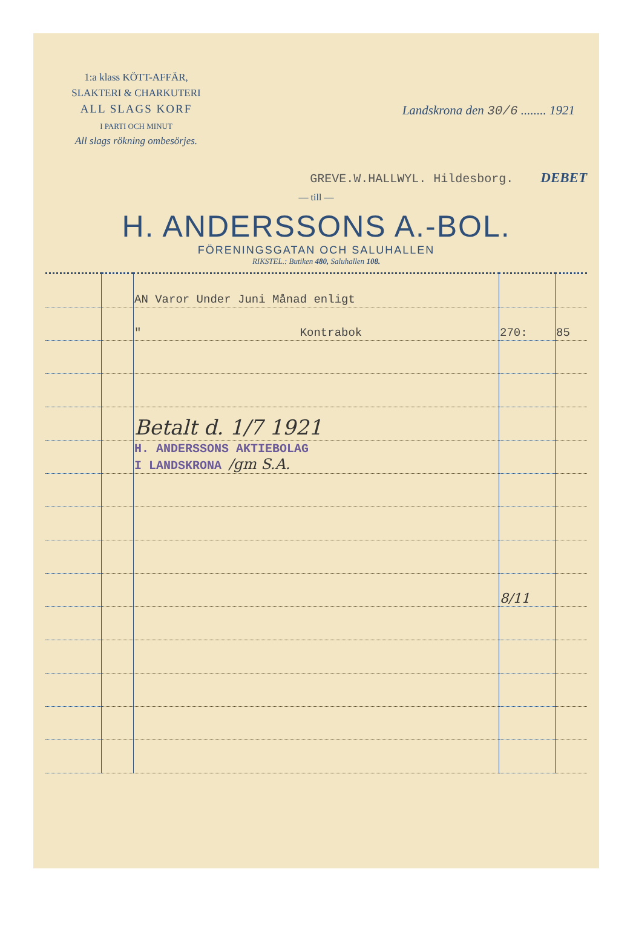1:a klass KÖTT-AFFÄR,
SLAKTERI & CHARKUTERI
ALL SLAGS KORF
I PARTI OCH MINUT
All slags rökning ombesörjes.
Landskrona den 30/6 ........ 1921
GREVE.W.HALLWYL. Hildesborg. DEBET
— till —
H. ANDERSSONS A.-BOL.
FÖRENINGSGATAN OCH SALUHALLEN
RIKSTEL.: Butiken 480, Saluhallen 108.
| | | AN Varor Under Juni Månad enligt | | |
| | | " Kontrabok | 270: | 85 |
| | | Betalt d. 1/7 1921 | | |
| | | H. ANDERSSONS AKTIEBOLAG I LANDSKRONA /gm S.A. | | |
| | | | 8/11 | |